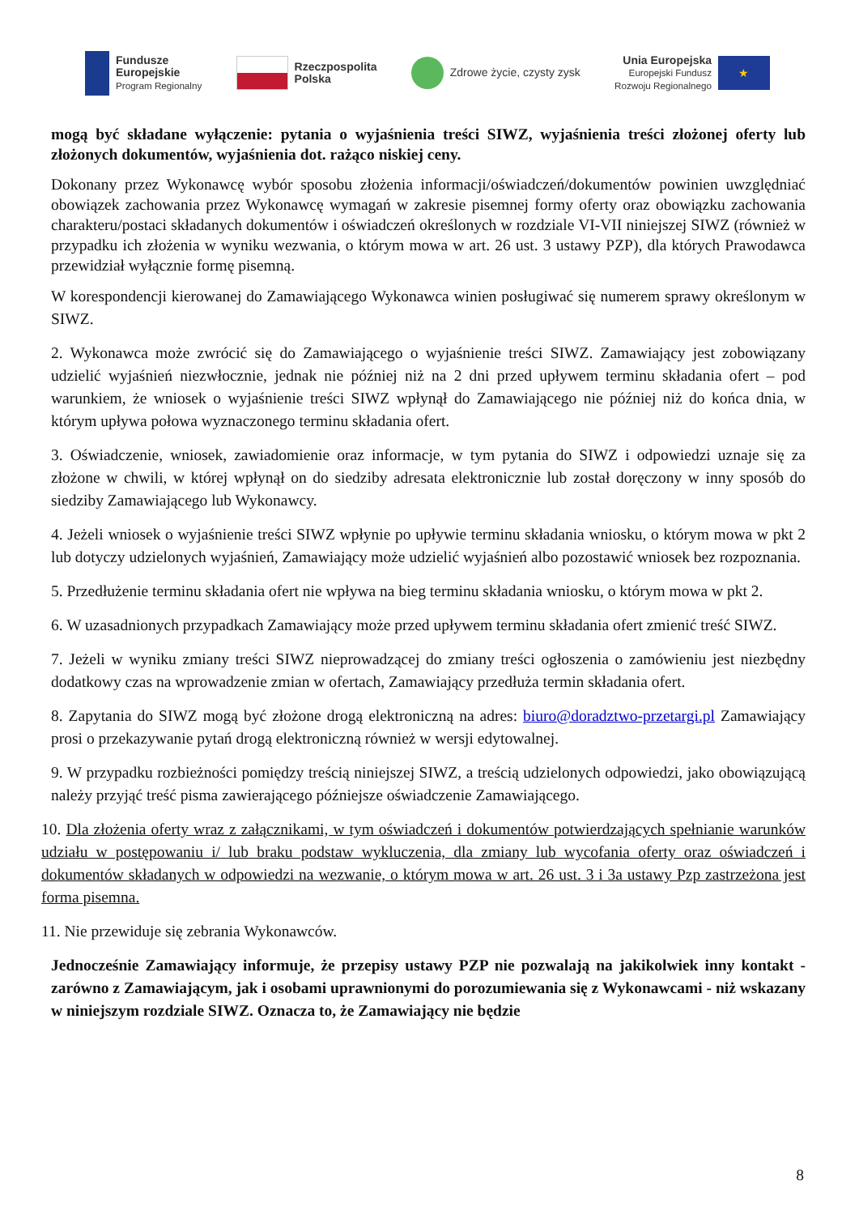Fundusze
Europejskie
Program Regionalny
Rzeczpospolita
Polska
Zdrowe życie, czysty zysk
Unia Europejska
Europejski Fundusz
Rozwoju Regionalnego
★
mogą być składane wyłączenie: pytania o wyjaśnienia treści SIWZ, wyjaśnienia treści złożonej oferty lub złożonych dokumentów, wyjaśnienia dot. rażąco niskiej ceny.
Dokonany przez Wykonawcę wybór sposobu złożenia informacji/oświadczeń/dokumentów powinien uwzględniać obowiązek zachowania przez Wykonawcę wymagań w zakresie pisemnej formy oferty oraz obowiązku zachowania charakteru/postaci składanych dokumentów i oświadczeń określonych w rozdziale VI-VII niniejszej SIWZ (również w przypadku ich złożenia w wyniku wezwania, o którym mowa w art. 26 ust. 3 ustawy PZP), dla których Prawodawca przewidział wyłącznie formę pisemną.
W korespondencji kierowanej do Zamawiającego Wykonawca winien posługiwać się numerem sprawy określonym w SIWZ.
2. Wykonawca może zwrócić się do Zamawiającego o wyjaśnienie treści SIWZ. Zamawiający jest zobowiązany udzielić wyjaśnień niezwłocznie, jednak nie później niż na 2 dni przed upływem terminu składania ofert – pod warunkiem, że wniosek o wyjaśnienie treści SIWZ wpłynął do Zamawiającego nie później niż do końca dnia, w którym upływa połowa wyznaczonego terminu składania ofert.
3. Oświadczenie, wniosek, zawiadomienie oraz informacje, w tym pytania do SIWZ i odpowiedzi uznaje się za złożone w chwili, w której wpłynął on do siedziby adresata elektronicznie lub został doręczony w inny sposób do siedziby Zamawiającego lub Wykonawcy.
4. Jeżeli wniosek o wyjaśnienie treści SIWZ wpłynie po upływie terminu składania wniosku, o którym mowa w pkt 2 lub dotyczy udzielonych wyjaśnień, Zamawiający może udzielić wyjaśnień albo pozostawić wniosek bez rozpoznania.
5. Przedłużenie terminu składania ofert nie wpływa na bieg terminu składania wniosku, o którym mowa w pkt 2.
6. W uzasadnionych przypadkach Zamawiający może przed upływem terminu składania ofert zmienić treść SIWZ.
7. Jeżeli w wyniku zmiany treści SIWZ nieprowadzącej do zmiany treści ogłoszenia o zamówieniu jest niezbędny dodatkowy czas na wprowadzenie zmian w ofertach, Zamawiający przedłuża termin składania ofert.
8. Zapytania do SIWZ mogą być złożone drogą elektroniczną na adres: biuro@doradztwo-przetargi.pl Zamawiający prosi o przekazywanie pytań drogą elektroniczną również w wersji edytowalnej.
9. W przypadku rozbieżności pomiędzy treścią niniejszej SIWZ, a treścią udzielonych odpowiedzi, jako obowiązującą należy przyjąć treść pisma zawierającego późniejsze oświadczenie Zamawiającego.
10. Dla złożenia oferty wraz z załącznikami, w tym oświadczeń i dokumentów potwierdzających spełnianie warunków udziału w postępowaniu i/ lub braku podstaw wykluczenia, dla zmiany lub wycofania oferty oraz oświadczeń i dokumentów składanych w odpowiedzi na wezwanie, o którym mowa w art. 26 ust. 3 i 3a ustawy Pzp zastrzeżona jest forma pisemna.
11. Nie przewiduje się zebrania Wykonawców.
Jednocześnie Zamawiający informuje, że przepisy ustawy PZP nie pozwalają na jakikolwiek inny kontakt - zarówno z Zamawiającym, jak i osobami uprawnionymi do porozumiewania się z Wykonawcami - niż wskazany w niniejszym rozdziale SIWZ. Oznacza to, że Zamawiający nie będzie
8